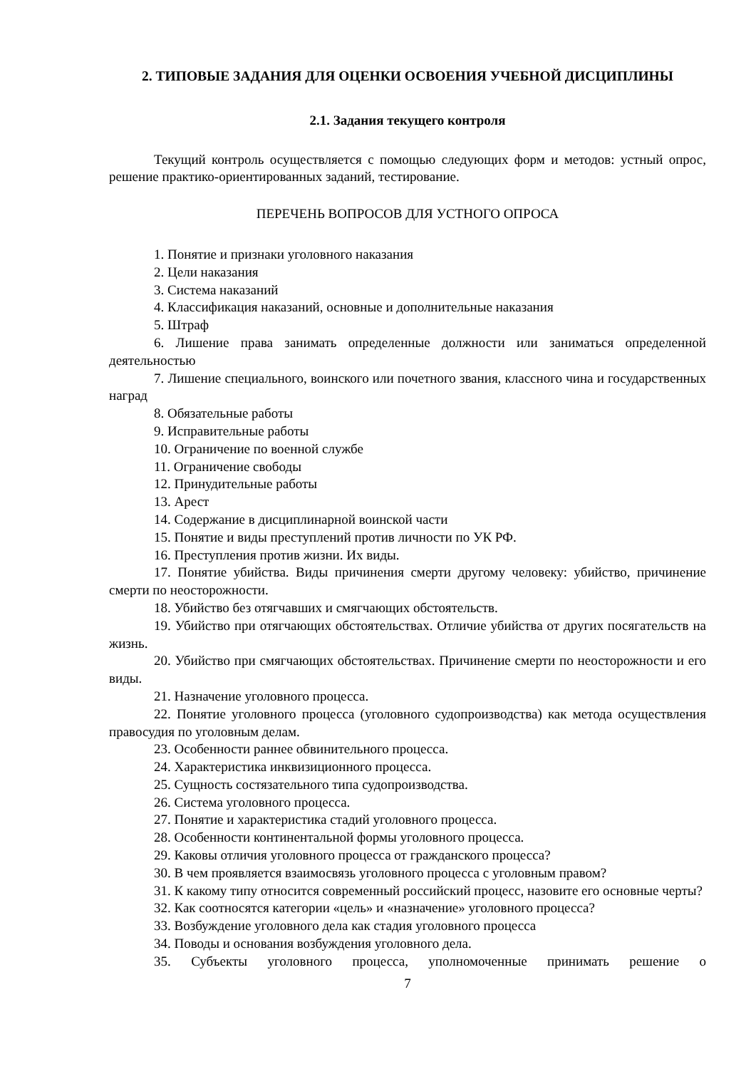2. ТИПОВЫЕ ЗАДАНИЯ ДЛЯ ОЦЕНКИ ОСВОЕНИЯ УЧЕБНОЙ ДИСЦИПЛИНЫ
2.1. Задания текущего контроля
Текущий контроль осуществляется с помощью следующих форм и методов: устный опрос, решение практико-ориентированных заданий, тестирование.
ПЕРЕЧЕНЬ ВОПРОСОВ ДЛЯ УСТНОГО ОПРОСА
1. Понятие и признаки уголовного наказания
2. Цели наказания
3. Система наказаний
4. Классификация наказаний, основные и дополнительные наказания
5. Штраф
6. Лишение права занимать определенные должности или заниматься определенной деятельностью
7. Лишение специального, воинского или почетного звания, классного чина и государственных наград
8. Обязательные работы
9. Исправительные работы
10. Ограничение по военной службе
11. Ограничение свободы
12. Принудительные работы
13. Арест
14. Содержание в дисциплинарной воинской части
15. Понятие и виды преступлений против личности по УК РФ.
16. Преступления против жизни. Их виды.
17. Понятие убийства. Виды причинения смерти другому человеку: убийство, причинение смерти по неосторожности.
18. Убийство без отягчавших и смягчающих обстоятельств.
19. Убийство при отягчающих обстоятельствах. Отличие убийства от других посягательств на жизнь.
20. Убийство при смягчающих обстоятельствах. Причинение смерти по неосторожности и его виды.
21. Назначение уголовного процесса.
22. Понятие уголовного процесса (уголовного судопроизводства) как метода осуществления правосудия по уголовным делам.
23. Особенности раннее обвинительного процесса.
24. Характеристика инквизиционного процесса.
25. Сущность состязательного типа судопроизводства.
26. Система уголовного процесса.
27. Понятие и характеристика стадий уголовного процесса.
28. Особенности континентальной формы уголовного процесса.
29. Каковы отличия уголовного процесса от гражданского процесса?
30. В чем проявляется взаимосвязь уголовного процесса с уголовным правом?
31. К какому типу относится современный российский процесс, назовите его основные черты?
32. Как соотносятся категории «цель» и «назначение» уголовного процесса?
33. Возбуждение уголовного дела как стадия уголовного процесса
34. Поводы и основания возбуждения уголовного дела.
35. Субъекты уголовного процесса, уполномоченные принимать решение о
7